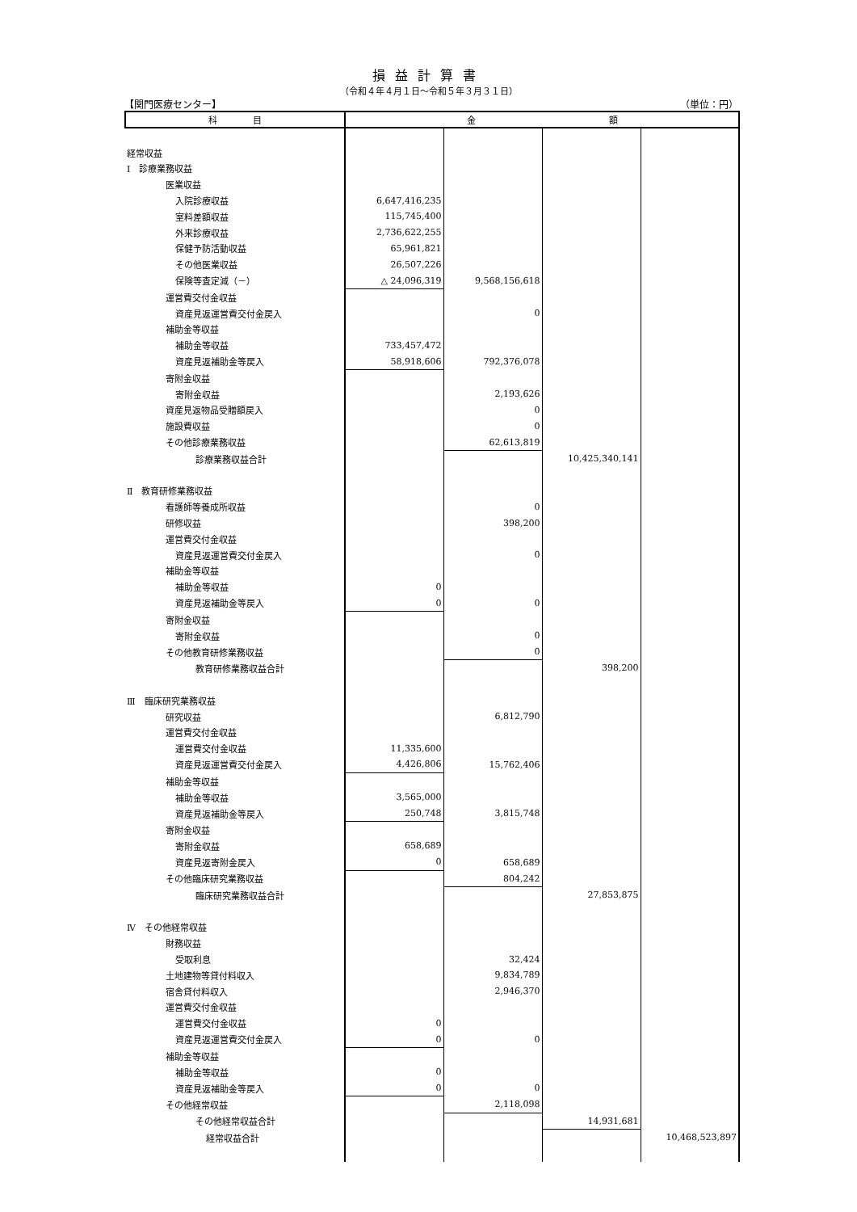損益計算書
（令和４年４月１日～令和５年３月３１日）
【関門医療センター】 （単位：円）
| 科 目 | 金 額 | | | |
| --- | --- | --- | --- | --- |
| 経常収益 | | | | |
| Ⅰ 診療業務収益 | | | | |
| 医業収益 | | | | |
| 入院診療収益 | 6,647,416,235 | | | |
| 室料差額収益 | 115,745,400 | | | |
| 外来診療収益 | 2,736,622,255 | | | |
| 保健予防活動収益 | 65,961,821 | | | |
| その他医業収益 | 26,507,226 | | | |
| 保険等査定減（－） | △ 24,096,319 | 9,568,156,618 | | |
| 運営費交付金収益 | | | | |
| 資産見返運営費交付金戻入 | | 0 | | |
| 補助金等収益 | | | | |
| 補助金等収益 | 733,457,472 | | | |
| 資産見返補助金等戻入 | 58,918,606 | 792,376,078 | | |
| 寄附金収益 | | | | |
| 寄附金収益 | | 2,193,626 | | |
| 資産見返物品受贈額戻入 | | 0 | | |
| 施設費収益 | | 0 | | |
| その他診療業務収益 | | 62,613,819 | | |
| 診療業務収益合計 | | | 10,425,340,141 | |
| Ⅱ 教育研修業務収益 | | | | |
| 看護師等養成所収益 | | 0 | | |
| 研修収益 | | 398,200 | | |
| 運営費交付金収益 | | | | |
| 資産見返運営費交付金戻入 | | 0 | | |
| 補助金等収益 | | | | |
| 補助金等収益 | 0 | | | |
| 資産見返補助金等戻入 | 0 | 0 | | |
| 寄附金収益 | | | | |
| 寄附金収益 | | 0 | | |
| その他教育研修業務収益 | | 0 | | |
| 教育研修業務収益合計 | | | 398,200 | |
| Ⅲ 臨床研究業務収益 | | | | |
| 研究収益 | | 6,812,790 | | |
| 運営費交付金収益 | | | | |
| 運営費交付金収益 | 11,335,600 | | | |
| 資産見返運営費交付金戻入 | 4,426,806 | 15,762,406 | | |
| 補助金等収益 | | | | |
| 補助金等収益 | 3,565,000 | | | |
| 資産見返補助金等戻入 | 250,748 | 3,815,748 | | |
| 寄附金収益 | | | | |
| 寄附金収益 | 658,689 | | | |
| 資産見返寄附金戻入 | 0 | 658,689 | | |
| その他臨床研究業務収益 | | 804,242 | | |
| 臨床研究業務収益合計 | | | 27,853,875 | |
| Ⅳ その他経常収益 | | | | |
| 財務収益 | | | | |
| 受取利息 | | 32,424 | | |
| 土地建物等貸付料収入 | | 9,834,789 | | |
| 宿舎貸付料収入 | | 2,946,370 | | |
| 運営費交付金収益 | | | | |
| 運営費交付金収益 | 0 | | | |
| 資産見返運営費交付金戻入 | 0 | 0 | | |
| 補助金等収益 | | | | |
| 補助金等収益 | 0 | | | |
| 資産見返補助金等戻入 | 0 | 0 | | |
| その他経常収益 | | 2,118,098 | | |
| その他経常収益合計 | | | 14,931,681 | |
| 経常収益合計 | | | | 10,468,523,897 |